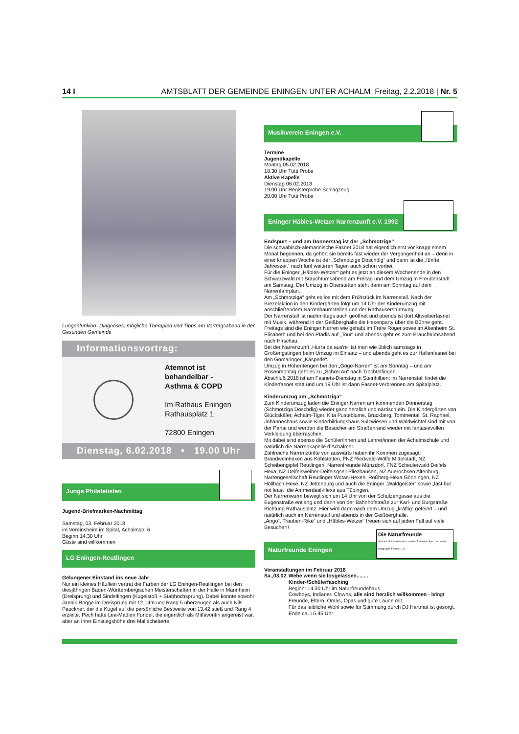14 I AMTSBLATT DER GEMEINDE ENINGEN UNTER ACHALM Freitag, 2.2.2018 | Nr. 5
Lungenfunkion- Diagnoses, mögliche Therapien und Tipps am Vortragsabend in der Gesunden Gemeinde
Informationsvortrag:
Atemnot ist
behandelbar -
Asthma & COPD
Im Rathaus Eningen
Rathausplatz 1
72800 Eningen
Dienstag, 6.02.2018 • 19.00 Uhr
Junge Philatelisten
Jugend-Briefmarken-Nachmittag
Samstag, 03. Februar 2018
im Vereinsheim im Spital, Achalmstr. 6
Beginn 14.30 Uhr
Gäste sind willkommen
LG Eningen-Reutlingen
Gelungener Einstand ins neue Jahr
Nur ein kleines Häuflein vertrat die Farben der LG Eningen-Reutlingen bei den diesjährigen Baden-Württembergischen Meisterschaften in der Halle in Mannheim (Dreisprung) und Sindelfingen (Kugelstoß + Stabhochsprung). Dabei konnte sowohl Jannik Rogge im Dreisprung mit 12,14m und Rang 5 überzeugen als auch Nils Pauckner, der die Kugel auf die persönliche Bestweite von 13,42 stieß und Rang 4 erzielte. Pech hatte Lea-Madlen Fundel, die eigentlich als Mitfavoritin angereist war, aber an ihrer Einstiegshöhe drei Mal scheiterte.
Musikverein Eningen e.V.
Termine
Jugendkapelle
Montag 05.02.2018
18.30 Uhr Tutti Probe
Aktive Kapelle
Dienstag 06.02.2018
19.00 Uhr Registerprobe Schlagzeug
20.00 Uhr Tutti Probe
Eninger Häbles-Wetzer Narrenzunft e.V. 1992
Endspurt – und am Donnerstag ist der „Schmotzige“
Die schwäbisch-alemannische Fasnet 2018 hat eigentlich erst vor knapp einem Monat begonnen, da gehört sie bereits fast wieder der Vergangenheit an – denn in einer knappen Woche ist der „Schmotzige Doschdig“ und dann ist die „fünfte Jahreszeit“ nach fünf weiteren Tagen auch schon vorbei.
Für die Eninger „Häbles-Wetzer“ geht es jetzt an diesem Wochenende in den Schwarzwald mit Brauchtumsabend am Freitag und dem Umzug in Freudenstadt am Samstag. Der Umzug in Oberstetten steht dann am Sonntag auf dem Narrenfahrplan.
Am „Schmotziga“ geht es los mit dem Frühstück im Narrenstall. Nach der Brezelaktion in den Kindergärten folgt um 14 Uhr der Kinderumzug mit anschließendem Narrenbaumstellen und der Rathauserstürmung.
Der Narrenstall ist nachmittags auch geöffnet und abends ist dort Altweiberfasnet mit Musik, während in der Geißberghalle die Hexenparty über die Bühne geht. Freitags sind die Eninger Narren wie gehabt im Frére Roger sowie im Altenheim St. Elisabeth und bei den Pfadis auf „Tour“ und abends geht es zum Brauchtumsabend nach Hirschau.
Bei der Narrenzunft „Hurra de aus're“ ist man wie üblich samstags in Großengstingen beim Umzug im Einsatz – und abends geht es zur Hallenfasnet bei den Gomaringer „Käsperle“.
Umzug in Hohentengen bei den „Göge-Narren“ ist am Sonntag – und am Rosenmontag geht es zu „Schrei Au“ nach Trochtelfingen.
Abschluß 2018 ist am Fasnets-Dienstag in Steinhilben; im Narrenstall findet die Kinderfasnet statt und um 19 Uhr ist dann Fasnet-Verbrennen am Spitalplatz.
Kinderumzug am „Schmotziga“
Zum Kinderumzug laden die Eninger Narren am kommenden Donnerstag (Schmotziga Doschdig) wieder ganz herzlich und närrisch ein. Die Kindergärten von Glückskäfer, Achalm-Tiger, Kita Pusteblume, Bruckberg, Tommental, St. Raphael, Johanneshaus sowie Kinderbildungshaus Sulzwiesen und Waldwichtel sind mit von der Partie und werden die Besucher am Straßenrand wieder mit fantasievollen Verkleidung überraschen.
Mit dabei sind ebenso die Schüler/innen und Lehrer/innen der Achalmschule und natürlich die Narrenkapelle d’Achalmer.
Zahlreiche Narrenzünfte von auswärts haben ihr Kommen zugesagt: Brandweinhexen aus Kohlstetten, FNZ Riedwald-Wölfe Mittelstadt, NZ Scheibengipfel Reutlingen, Narrenfreunde Münzdorf, FNZ Scheulerwald Deifels Hexa, NZ Deifelsweiber-Deifelsgsell Pliezhausen, NZ Auerochsen Altenburg, Narrengesellschaft Reutlinger Wotan-Hexen, Roßberg-Hexa Gönningen, NZ Höllbach-Hexe, NZ Jettenburg und auch die Eninger „Waldgeister“ sowie „last but not least“ die Ammerdaal-Hexa aus Tübingen.
Der Narrenwurm bewegt sich um 14 Uhr von der Schulzengasse aus die Eugenstraße entlang und dann von der Bahnhofstraße zur Karl- und Burgstraße Richtung Rathausplatz. Hier wird dann nach dem Umzug „kräftig“ gefeiert – und natürlich auch im Narrenstall und abends in der Geißberghalle.
„Ango“, Trauben-Rike“ und „Häbles-Wetzer“ freuen sich auf jeden Fall auf viele Besucher!!
Naturfreunde Eningen
Die Naturfreunde
Verband für Umweltschutz, sanften Tourismus Sport und Kultur, Ortsgruppe Eningen u. A.
Veranstaltungen im Februar 2018
Sa.,03.02. Wehe wenn sie losgelassen........
Kinder-/Schülerfasching
Beginn: 14.30 Uhr im Naturfreundehaus
Cowboys, Indianer, Clowns, alle sind herzlich willkommen - bringt Freunde, Eltern, Omas, Opas und gute Laune mit.
Für das leibliche Wohl sowie für Stimmung durch DJ Hartmut ist gesorgt.
Ende ca. 16.45 Uhr